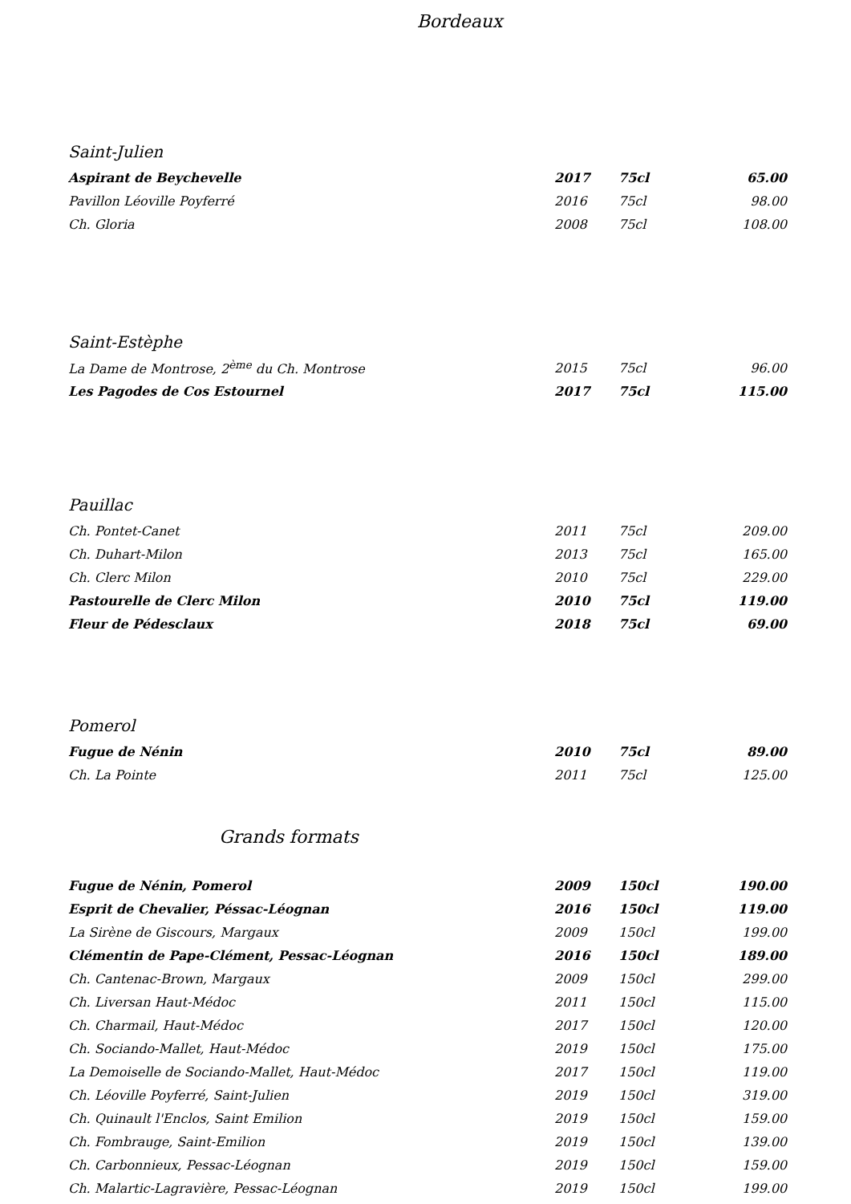Bordeaux
Saint-Julien
| Aspirant de Beychevelle | 2017 | 75cl | 65.00 |
| Pavillon Léoville Poyferré | 2016 | 75cl | 98.00 |
| Ch. Gloria | 2008 | 75cl | 108.00 |
Saint-Estèphe
| La Dame de Montrose, 2<sup>ème</sup> du Ch. Montrose | 2015 | 75cl | 96.00 |
| Les Pagodes de Cos Estournel | 2017 | 75cl | 115.00 |
Pauillac
| Ch. Pontet-Canet | 2011 | 75cl | 209.00 |
| Ch. Duhart-Milon | 2013 | 75cl | 165.00 |
| Ch. Clerc Milon | 2010 | 75cl | 229.00 |
| Pastourelle de Clerc Milon | 2010 | 75cl | 119.00 |
| Fleur de Pédesclaux | 2018 | 75cl | 69.00 |
Pomerol
| Fugue de Nénin | 2010 | 75cl | 89.00 |
| Ch. La Pointe | 2011 | 75cl | 125.00 |
Grands formats
| Fugue de Nénin, Pomerol | 2009 | 150cl | 190.00 |
| Esprit de Chevalier, Péssac-Léognan | 2016 | 150cl | 119.00 |
| La Sirène de Giscours, Margaux | 2009 | 150cl | 199.00 |
| Clémentin de Pape-Clément, Pessac-Léognan | 2016 | 150cl | 189.00 |
| Ch. Cantenac-Brown, Margaux | 2009 | 150cl | 299.00 |
| Ch. Liversan Haut-Médoc | 2011 | 150cl | 115.00 |
| Ch. Charmail, Haut-Médoc | 2017 | 150cl | 120.00 |
| Ch. Sociando-Mallet, Haut-Médoc | 2019 | 150cl | 175.00 |
| La Demoiselle de Sociando-Mallet, Haut-Médoc | 2017 | 150cl | 119.00 |
| Ch. Léoville Poyferré, Saint-Julien | 2019 | 150cl | 319.00 |
| Ch. Quinault l'Enclos, Saint Emilion | 2019 | 150cl | 159.00 |
| Ch. Fombrauge, Saint-Emilion | 2019 | 150cl | 139.00 |
| Ch. Carbonnieux, Pessac-Léognan | 2019 | 150cl | 159.00 |
| Ch. Malartic-Lagravière, Pessac-Léognan | 2019 | 150cl | 199.00 |